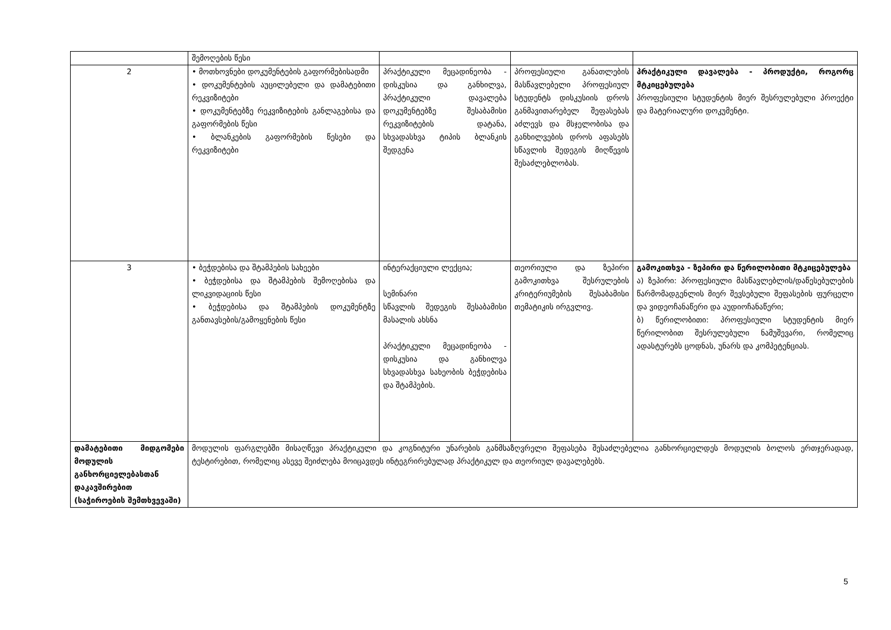| | შემოღების წესი | | | |
| 2 | • მოთხოვნები დოკუმენტების გაფორმებისადმი • დოკუმენტების აუცილებელი და დამატებითი რეკვიზიტები • დოკუმენტებზე რეკვიზიტების განლაგებისა და გაფორმების წესი • ბლანკების გაფორმების წესები და რეკვიზიტები | პრაქტიკული მეცადინეობა - დისკუსია და განხილვა, პრაქტიკული დავალება დოკუმენტებზე შესაბამისი რეკვიზიტების დატანა, სხვადასხვა ტიპის ბლანკის შედგენა | პროფესიული განათლების მასწავლებელი პროფესიულ სტუდენტს დისკუსიის დროს განმავითარებელ შეფასებას აძლევს და მსჯელობისა და განხილვების დროს აფასებს სწავლის შედეგის მიღწევის შესაძლებლობას. | პრაქტიკული დავალება - პროდუქტი, როგორც მტკიცებულება პროფესიული სტუდენტის მიერ შესრულებული პროექტი და მატერიალური დოკუმენტი. |
| 3 | • ბეჭდებისა და შტამპების სახეები • ბეჭდებისა და შტამპების შემოღებისა და ლიკვიდაციის წესი • ბეჭდებისა და შტამპების დოკუმენტზე განთავსების/გამოყენების წესი | ინტერაქციული ლექცია; სემინარი სწავლის შედეგის შესაბამისი მასალის ახსნა პრაქტიკული მეცადინეობა - დისკუსია და განხილვა სხვადასხვა სახეობის ბეჭდებისა და შტამპების. | თეორიული და ზეპირი გამოკითხვა შესრულების კრიტერიუმების შესაბამისი თემატიკის ირგვლივ. | გამოკითხვა - ზეპირი და წერილობითი მტკიცებულება ა) ზეპირი: პროფესიული მასწავლებლის/დაწესებულების წარმომადგენლის მიერ შევსებული შეფასების ფურცელი და ვიდეოჩანაწერი და აუდიოჩანაწერი; ბ) წერილობითი: პროფესიული სტუდენტის მიერ წერილობით შესრულებული ნამუშევარი, რომელიც ადასტურებს ცოდნას, უნარს და კომპეტენციას. |
| დამატებითი მიდგომები მოდულის განხორციელებასთან დაკავშირებით (საჭიროების შემთხვევაში) | მოდულის ფარგლებში მისაღწევი პრაქტიკული და კოგნიტური უნარების განმსაზღვრელი შეფასება შესაძლებელია განხორციელდეს მოდულის ბოლოს ერთჯერადად, ტესტირებით, რომელიც ასევე შეიძლება მოიცავდეს ინტეგრირებულად პრაქტიკულ და თეორიულ დავალებებს. | | | |
5